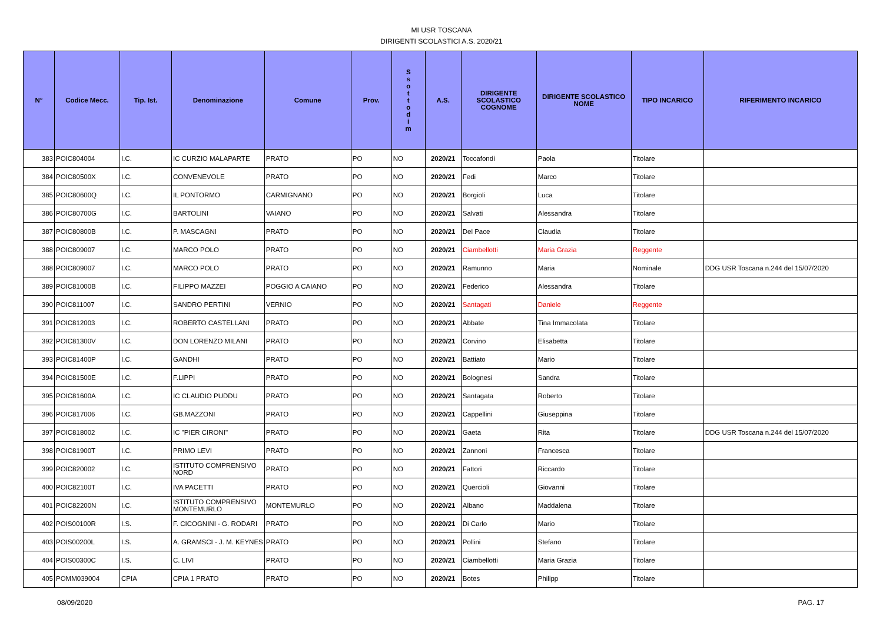MI USR TOSCANA
DIRIGENTI SCOLASTICI A.S. 2020/21
| N° | Codice Mecc. | Tip. Ist. | Denominazione | Comune | Prov. | S s o t t o d i m | A.S. | DIRIGENTE SCOLASTICO COGNOME | DIRIGENTE SCOLASTICO NOME | TIPO INCARICO | RIFERIMENTO INCARICO |
| --- | --- | --- | --- | --- | --- | --- | --- | --- | --- | --- | --- |
| 383 | POIC804004 | I.C. | IC CURZIO MALAPARTE | PRATO | PO | NO | 2020/21 | Toccafondi | Paola | Titolare | |
| 384 | POIC80500X | I.C. | CONVENEVOLE | PRATO | PO | NO | 2020/21 | Fedi | Marco | Titolare | |
| 385 | POIC80600Q | I.C. | IL PONTORMO | CARMIGNANO | PO | NO | 2020/21 | Borgioli | Luca | Titolare | |
| 386 | POIC80700G | I.C. | BARTOLINI | VAIANO | PO | NO | 2020/21 | Salvati | Alessandra | Titolare | |
| 387 | POIC80800B | I.C. | P. MASCAGNI | PRATO | PO | NO | 2020/21 | Del Pace | Claudia | Titolare | |
| 388 | POIC809007 | I.C. | MARCO POLO | PRATO | PO | NO | 2020/21 | Ciambellotti | Maria Grazia | Reggente | |
| 388 | POIC809007 | I.C. | MARCO POLO | PRATO | PO | NO | 2020/21 | Ramunno | Maria | Nominale | DDG USR Toscana n.244 del 15/07/2020 |
| 389 | POIC81000B | I.C. | FILIPPO MAZZEI | POGGIO A CAIANO | PO | NO | 2020/21 | Federico | Alessandra | Titolare | |
| 390 | POIC811007 | I.C. | SANDRO PERTINI | VERNIO | PO | NO | 2020/21 | Santagati | Daniele | Reggente | |
| 391 | POIC812003 | I.C. | ROBERTO CASTELLANI | PRATO | PO | NO | 2020/21 | Abbate | Tina Immacolata | Titolare | |
| 392 | POIC81300V | I.C. | DON LORENZO MILANI | PRATO | PO | NO | 2020/21 | Corvino | Elisabetta | Titolare | |
| 393 | POIC81400P | I.C. | GANDHI | PRATO | PO | NO | 2020/21 | Battiato | Mario | Titolare | |
| 394 | POIC81500E | I.C. | F.LIPPI | PRATO | PO | NO | 2020/21 | Bolognesi | Sandra | Titolare | |
| 395 | POIC81600A | I.C. | IC CLAUDIO PUDDU | PRATO | PO | NO | 2020/21 | Santagata | Roberto | Titolare | |
| 396 | POIC817006 | I.C. | GB.MAZZONI | PRATO | PO | NO | 2020/21 | Cappellini | Giuseppina | Titolare | |
| 397 | POIC818002 | I.C. | IC "PIER CIRONI" | PRATO | PO | NO | 2020/21 | Gaeta | Rita | Titolare | DDG USR Toscana n.244 del 15/07/2020 |
| 398 | POIC81900T | I.C. | PRIMO LEVI | PRATO | PO | NO | 2020/21 | Zannoni | Francesca | Titolare | |
| 399 | POIC820002 | I.C. | ISTITUTO COMPRENSIVO NORD | PRATO | PO | NO | 2020/21 | Fattori | Riccardo | Titolare | |
| 400 | POIC82100T | I.C. | IVA PACETTI | PRATO | PO | NO | 2020/21 | Quercioli | Giovanni | Titolare | |
| 401 | POIC82200N | I.C. | ISTITUTO COMPRENSIVO MONTEMURLO | MONTEMURLO | PO | NO | 2020/21 | Albano | Maddalena | Titolare | |
| 402 | POIS00100R | I.S. | F. CICOGNINI - G. RODARI | PRATO | PO | NO | 2020/21 | Di Carlo | Mario | Titolare | |
| 403 | POIS00200L | I.S. | A. GRAMSCI - J. M. KEYNES | PRATO | PO | NO | 2020/21 | Pollini | Stefano | Titolare | |
| 404 | POIS00300C | I.S. | C. LIVI | PRATO | PO | NO | 2020/21 | Ciambellotti | Maria Grazia | Titolare | |
| 405 | POMM039004 | CPIA | CPIA 1 PRATO | PRATO | PO | NO | 2020/21 | Botes | Philipp | Titolare | |
08/09/2020 PAG. 17